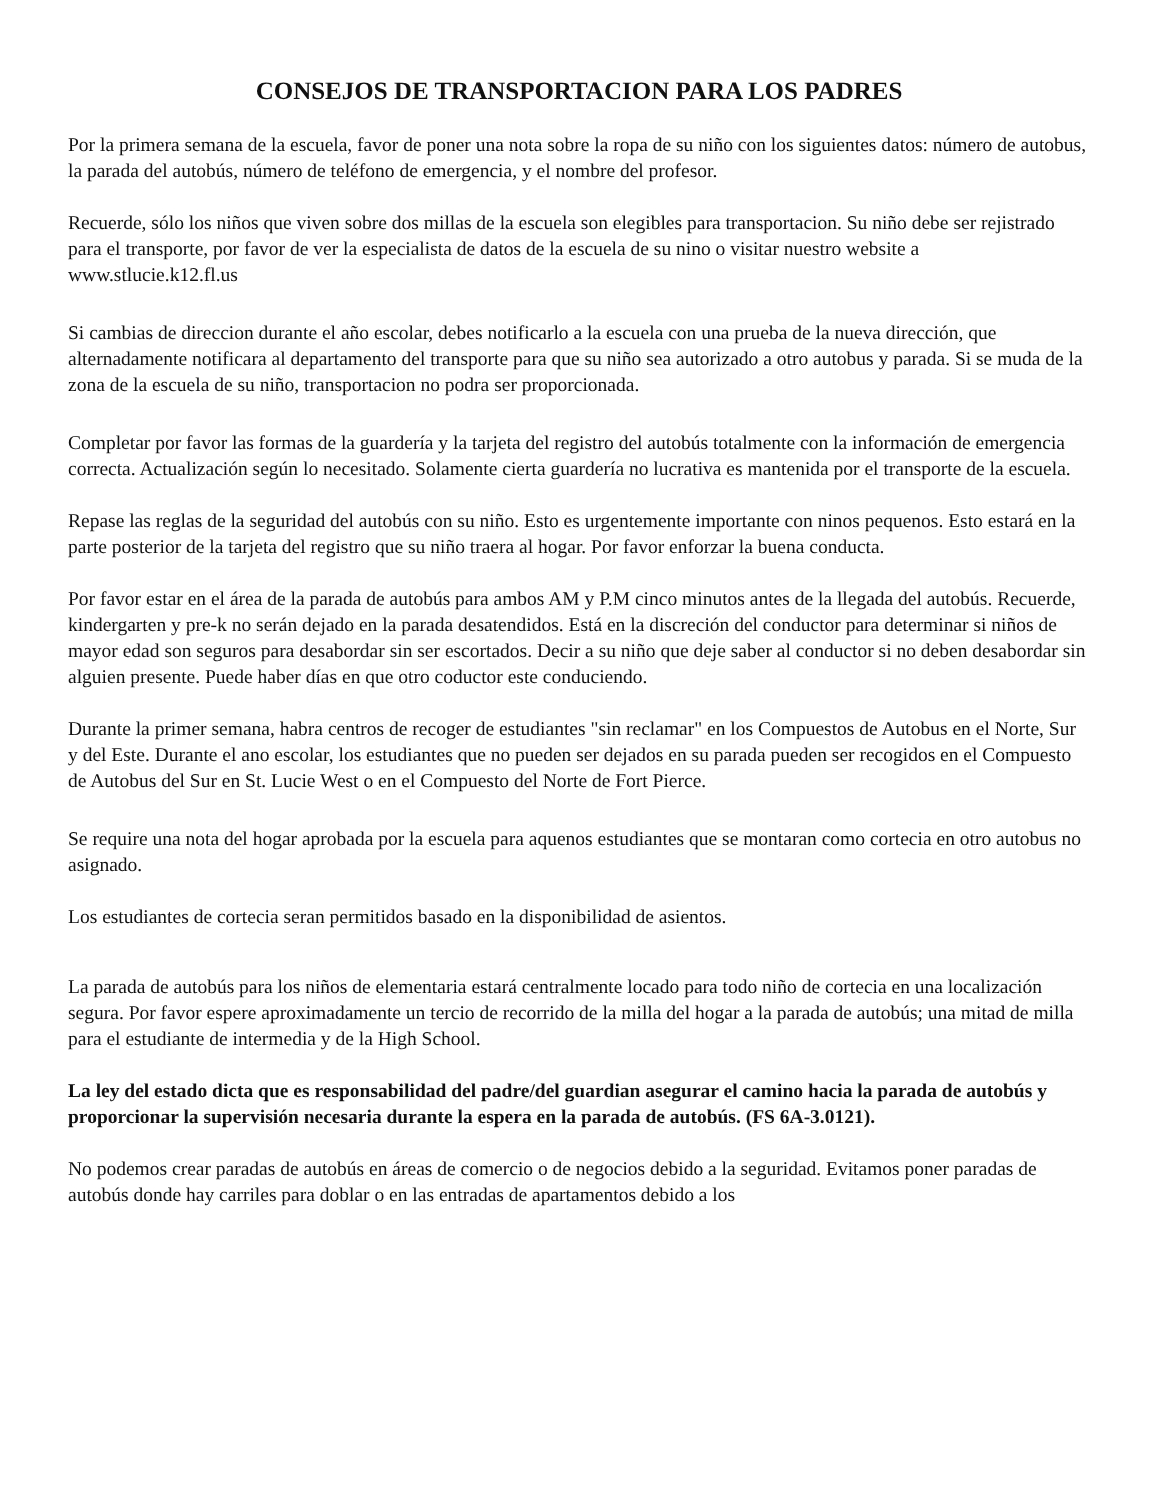CONSEJOS DE TRANSPORTACION PARA LOS PADRES
Por la primera semana de la escuela, favor de poner una nota sobre la ropa de su niño con los siguientes datos: número de autobus, la parada del autobús, número de teléfono de emergencia, y el nombre del profesor.
Recuerde, sólo los niños que viven sobre dos millas de la escuela son elegibles para transportacion. Su niño debe ser rejistrado para el transporte, por favor de ver la especialista de datos de la escuela de su nino o visitar nuestro website a www.stlucie.k12.fl.us
Si cambias de direccion durante el año escolar, debes notificarlo a la escuela con una prueba de la nueva dirección, que alternadamente notificara al departamento del transporte para que su niño sea autorizado a otro autobus y parada. Si se muda de la zona de la escuela de su niño, transportacion no podra ser proporcionada.
Completar por favor las formas de la guardería y la tarjeta del registro del autobús totalmente con la información de emergencia correcta. Actualización según lo necesitado. Solamente cierta guardería no lucrativa es mantenida por el transporte de la escuela.
Repase las reglas de la seguridad del autobús con su niño. Esto es urgentemente importante con ninos pequenos. Esto estará en la parte posterior de la tarjeta del registro que su niño traera al hogar. Por favor enforzar la buena conducta.
Por favor estar en el área de la parada de autobús para ambos AM y P.M cinco minutos antes de la llegada del autobús. Recuerde, kindergarten y pre-k no serán dejado en la parada desatendidos. Está en la discreción del conductor para determinar si niños de mayor edad son seguros para desabordar sin ser escortados. Decir a su niño que deje saber al conductor si no deben desabordar sin alguien presente. Puede haber días en que otro coductor este conduciendo.
Durante la primer semana, habra centros de recoger de estudiantes "sin reclamar" en los Compuestos de Autobus en el Norte, Sur y del Este. Durante el ano escolar, los estudiantes que no pueden ser dejados en su parada pueden ser recogidos en el Compuesto de Autobus del Sur en St. Lucie West o en el Compuesto del Norte de Fort Pierce.
Se require una nota del hogar aprobada por la escuela para aquenos estudiantes que se montaran como cortecia en otro autobus no asignado.
Los estudiantes de cortecia seran permitidos basado en la disponibilidad de asientos.
La parada de autobús para los niños de elementaria estará centralmente locado para todo niño de cortecia en una localización segura. Por favor espere aproximadamente un tercio de recorrido de la milla del hogar a la parada de autobús; una mitad de milla para el estudiante de intermedia y de la High School.
La ley del estado dicta que es responsabilidad del padre/del guardian asegurar el camino hacia la parada de autobús y proporcionar la supervisión necesaria durante la espera en la parada de autobús. (FS 6A-3.0121).
No podemos crear paradas de autobús en áreas de comercio o de negocios debido a la seguridad. Evitamos poner paradas de autobús donde hay carriles para doblar o en las entradas de apartamentos debido a los